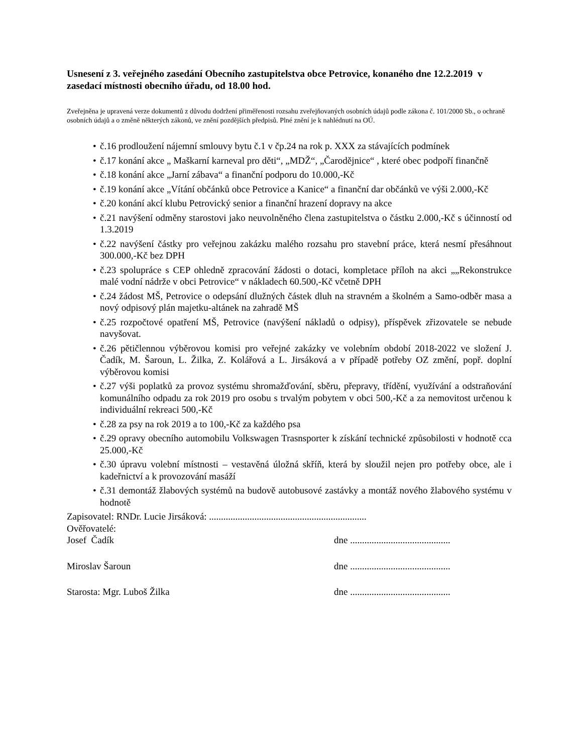Usnesení z 3. veřejného zasedání Obecního zastupitelstva obce Petrovice, konaného dne 12.2.2019 v zasedací místnosti obecního úřadu, od 18.00 hod.
Zveřejněna je upravená verze dokumentů z důvodu dodržení přiměřenosti rozsahu zveřejňovaných osobních údajů podle zákona č. 101/2000 Sb., o ochraně osobních údajů a o změně některých zákonů, ve znění pozdějších předpisů. Plné znění je k nahlédnutí na OÚ.
• č.16 prodloužení nájemní smlouvy bytu č.1 v čp.24 na rok p. XXX za stávajících podmínek
• č.17 konání akce „ Maškarní karneval pro děti“, „MDŽ“, „Čarodějnice“ , které obec podpoří finančně
• č.18 konání akce „Jarní zábava“ a finanční podporu do 10.000,-Kč
• č.19 konání akce „Vítání občánků obce Petrovice a Kanice“ a finanční dar občánků ve výši 2.000,-Kč
• č.20 konání akcí klubu Petrovický senior a finanční hrazení dopravy na akce
• č.21 navýšení odměny starostovi jako neuvolněného člena zastupitelstva o částku 2.000,-Kč s účinností od 1.3.2019
• č.22 navýšení částky pro veřejnou zakázku malého rozsahu pro stavební práce, která nesmí přesáhnout 300.000,-Kč bez DPH
• č.23 spolupráce s CEP ohledně zpracování žádosti o dotaci, kompletace příloh na akci „„Rekonstrukce malé vodní nádrže v obci Petrovice“ v nákladech 60.500,-Kč včetně DPH
• č.24 žádost MŠ, Petrovice o odepsání dlužných částek dluh na stravném a školném a Samo-odběr masa a nový odpisový plán majetku-altánek na zahradě MŠ
• č.25 rozpočtové opatření MŠ, Petrovice (navýšení nákladů o odpisy), příspěvek zřizovatele se nebude navyšovat.
• č.26 pětičlennou výběrovou komisi pro veřejné zakázky ve volebním období 2018-2022 ve složení J. Čadík, M. Šaroun, L. Žilka, Z. Kolářová a L. Jirsáková a v případě potřeby OZ změní, popř. doplní výběrovou komisi
• č.27 výši poplatků za provoz systému shromažďování, sběru, přepravy, třídění, využívání a odstraňování komunálního odpadu za rok 2019 pro osobu s trvalým pobytem v obci 500,-Kč a za nemovitost určenou k individuální rekreaci 500,-Kč
• č.28 za psy na rok 2019 a to 100,-Kč za každého psa
• č.29 opravy obecního automobilu Volkswagen Trasnsporter k získání technické způsobilosti v hodnotě cca 25.000,-Kč
• č.30 úpravu volební místnosti – vestavěná úložná skříň, která by sloužil nejen pro potřeby obce, ale i kadeřnictví a k provozování masáží
• č.31 demontáž žlabových systémů na budově autobusové zastávky a montáž nového žlabového systému v hodnotě
Zapisovatel: RNDr. Lucie Jirsáková: ..................................................................
Ověřovatelé:
Josef Čadík dne ..........................................
Miroslav Šaroun dne ..........................................
Starosta: Mgr. Luboš Žilka dne ..........................................